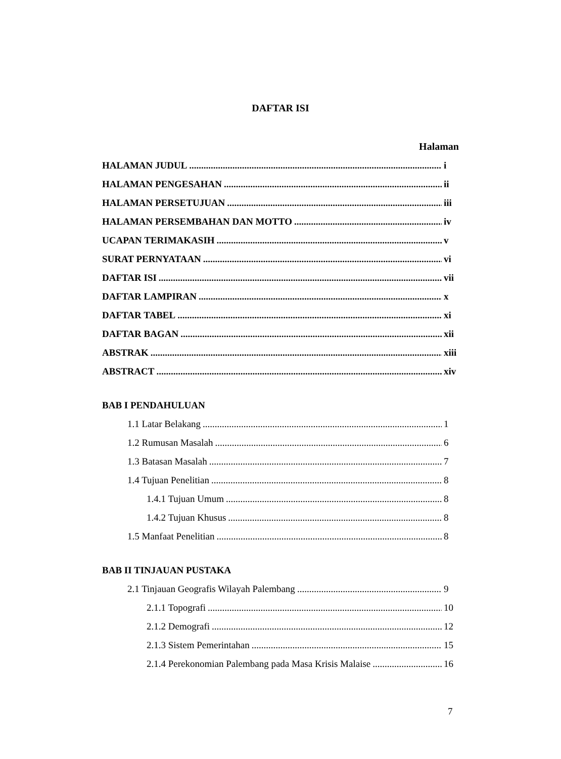DAFTAR ISI
Halaman
HALAMAN JUDUL i
HALAMAN PENGESAHAN ii
HALAMAN PERSETUJUAN iii
HALAMAN PERSEMBAHAN DAN MOTTO iv
UCAPAN TERIMAKASIH v
SURAT PERNYATAAN vi
DAFTAR ISI vii
DAFTAR LAMPIRAN x
DAFTAR TABEL xi
DAFTAR BAGAN xii
ABSTRAK xiii
ABSTRACT xiv
BAB I PENDAHULUAN
1.1 Latar Belakang 1
1.2 Rumusan Masalah 6
1.3 Batasan Masalah 7
1.4 Tujuan Penelitian 8
1.4.1 Tujuan Umum 8
1.4.2 Tujuan Khusus 8
1.5 Manfaat Penelitian 8
BAB II TINJAUAN PUSTAKA
2.1 Tinjauan Geografis Wilayah Palembang 9
2.1.1 Topografi 10
2.1.2 Demografi 12
2.1.3 Sistem Pemerintahan 15
2.1.4 Perekonomian Palembang pada Masa Krisis Malaise 16
7